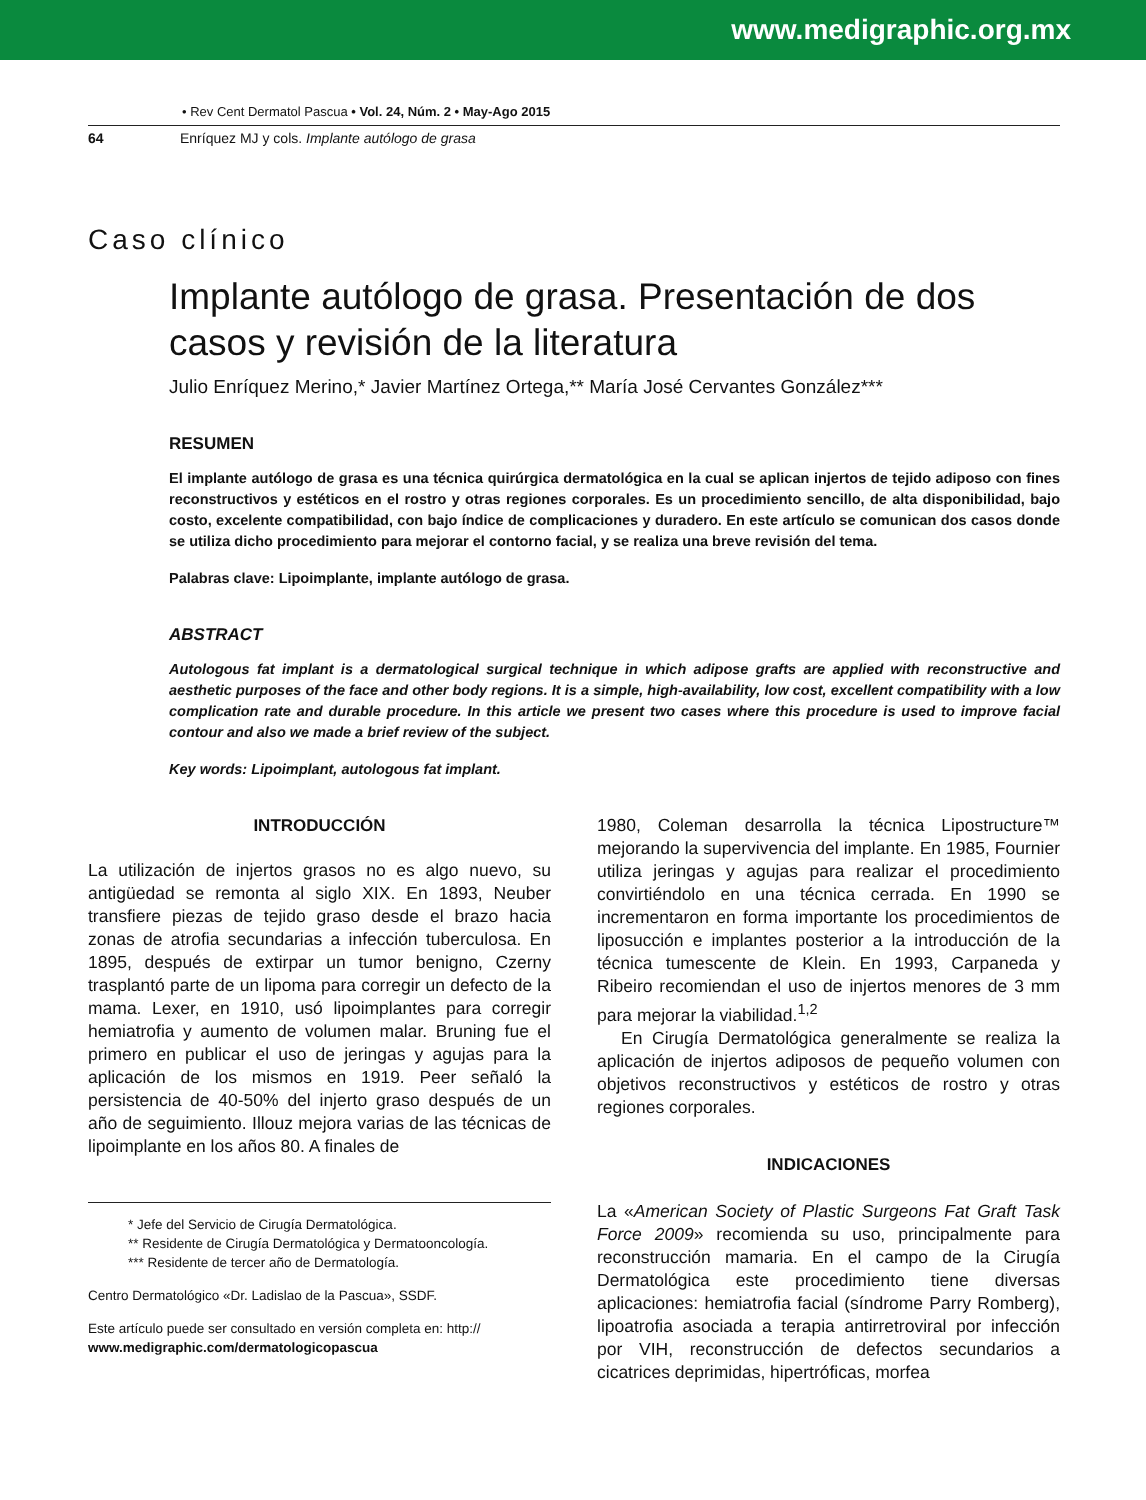www.medigraphic.org.mx
• Rev Cent Dermatol Pascua • Vol. 24, Núm. 2 • May-Ago 2015
64 Enríquez MJ y cols. Implante autólogo de grasa
Caso clínico
Implante autólogo de grasa. Presentación de dos casos y revisión de la literatura
Julio Enríquez Merino,* Javier Martínez Ortega,** María José Cervantes González***
RESUMEN
El implante autólogo de grasa es una técnica quirúrgica dermatológica en la cual se aplican injertos de tejido adiposo con fines reconstructivos y estéticos en el rostro y otras regiones corporales. Es un procedimiento sencillo, de alta disponibilidad, bajo costo, excelente compatibilidad, con bajo índice de complicaciones y duradero. En este artículo se comunican dos casos donde se utiliza dicho procedimiento para mejorar el contorno facial, y se realiza una breve revisión del tema.
Palabras clave: Lipoimplante, implante autólogo de grasa.
ABSTRACT
Autologous fat implant is a dermatological surgical technique in which adipose grafts are applied with reconstructive and aesthetic purposes of the face and other body regions. It is a simple, high-availability, low cost, excellent compatibility with a low complication rate and durable procedure. In this article we present two cases where this procedure is used to improve facial contour and also we made a brief review of the subject.
Key words: Lipoimplant, autologous fat implant.
INTRODUCCIÓN
La utilización de injertos grasos no es algo nuevo, su antigüedad se remonta al siglo XIX. En 1893, Neuber transfiere piezas de tejido graso desde el brazo hacia zonas de atrofia secundarias a infección tuberculosa. En 1895, después de extirpar un tumor benigno, Czerny trasplantó parte de un lipoma para corregir un defecto de la mama. Lexer, en 1910, usó lipoimplantes para corregir hemiatrofia y aumento de volumen malar. Bruning fue el primero en publicar el uso de jeringas y agujas para la aplicación de los mismos en 1919. Peer señaló la persistencia de 40-50% del injerto graso después de un año de seguimiento. Illouz mejora varias de las técnicas de lipoimplante en los años 80. A finales de
* Jefe del Servicio de Cirugía Dermatológica.
** Residente de Cirugía Dermatológica y Dermatooncología.
*** Residente de tercer año de Dermatología.
Centro Dermatológico «Dr. Ladislao de la Pascua», SSDF.
Este artículo puede ser consultado en versión completa en: http://
www.medigraphic.com/dermatologicopascua
1980, Coleman desarrolla la técnica Lipostructure™ mejorando la supervivencia del implante. En 1985, Fournier utiliza jeringas y agujas para realizar el procedimiento convirtiéndolo en una técnica cerrada. En 1990 se incrementaron en forma importante los procedimientos de liposucción e implantes posterior a la introducción de la técnica tumescente de Klein. En 1993, Carpaneda y Ribeiro recomiendan el uso de injertos menores de 3 mm para mejorar la viabilidad.<sup>1,2</sup>
En Cirugía Dermatológica generalmente se realiza la aplicación de injertos adiposos de pequeño volumen con objetivos reconstructivos y estéticos de rostro y otras regiones corporales.
INDICACIONES
La «American Society of Plastic Surgeons Fat Graft Task Force 2009» recomienda su uso, principalmente para reconstrucción mamaria. En el campo de la Cirugía Dermatológica este procedimiento tiene diversas aplicaciones: hemiatrofia facial (síndrome Parry Romberg), lipoatrofia asociada a terapia antirretroviral por infección por VIH, reconstrucción de defectos secundarios a cicatrices deprimidas, hipertróficas, morfea